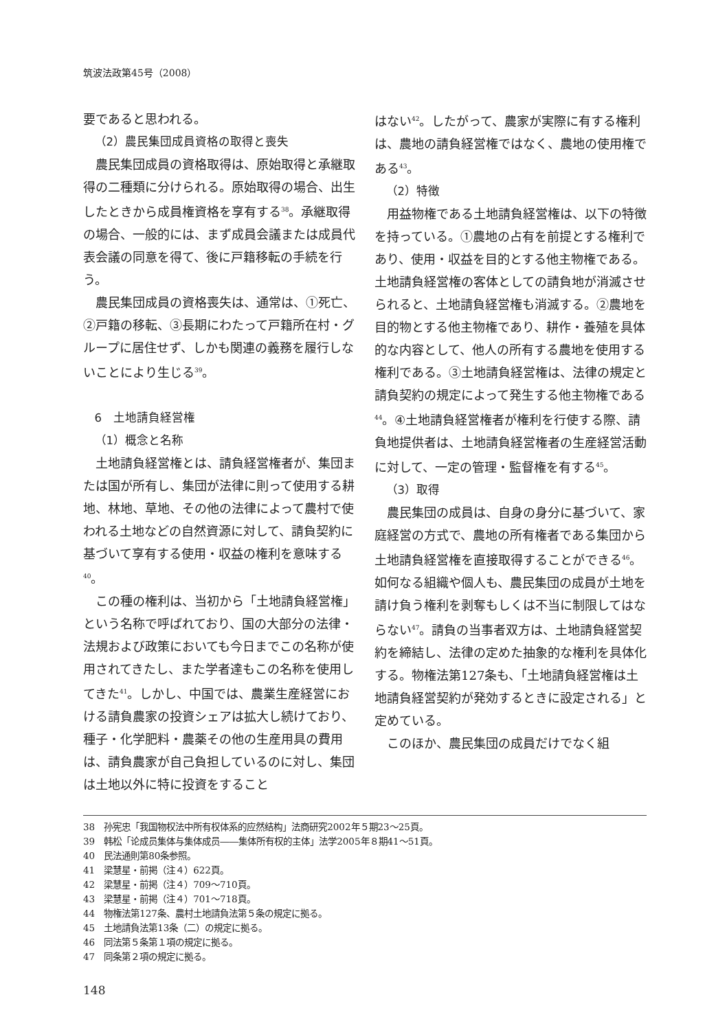筑波法政第45号（2008）
要であると思われる。
（2）農民集団成員資格の取得と喪失
農民集団成員の資格取得は、原始取得と承継取得の二種類に分けられる。原始取得の場合、出生したときから成員権資格を享有する<sup>38</sup>。承継取得の場合、一般的には、まず成員会議または成員代表会議の同意を得て、後に戸籍移転の手続を行う。
農民集団成員の資格喪失は、通常は、①死亡、②戸籍の移転、③長期にわたって戸籍所在村・グループに居住せず、しかも関連の義務を履行しないことにより生じる<sup>39</sup>。
6　土地請負経営権
（1）概念と名称
土地請負経営権とは、請負経営権者が、集団または国が所有し、集団が法律に則って使用する耕地、林地、草地、その他の法律によって農村で使われる土地などの自然資源に対して、請負契約に基づいて享有する使用・収益の権利を意味する<sup>40</sup>。
この種の権利は、当初から「土地請負経営権」という名称で呼ばれており、国の大部分の法律・法規および政策においても今日までこの名称が使用されてきたし、また学者達もこの名称を使用してきた<sup>41</sup>。しかし、中国では、農業生産経営における請負農家の投資シェアは拡大し続けており、種子・化学肥料・農薬その他の生産用具の費用は、請負農家が自己負担しているのに対し、集団は土地以外に特に投資をすること
はない<sup>42</sup>。したがって、農家が実際に有する権利は、農地の請負経営権ではなく、農地の使用権である<sup>43</sup>。
（2）特徴
用益物権である土地請負経営権は、以下の特徴を持っている。①農地の占有を前提とする権利であり、使用・収益を目的とする他主物権である。土地請負経営権の客体としての請負地が消滅させられると、土地請負経営権も消滅する。②農地を目的物とする他主物権であり、耕作・養殖を具体的な内容として、他人の所有する農地を使用する権利である。③土地請負経営権は、法律の規定と請負契約の規定によって発生する他主物権である<sup>44</sup>。④土地請負経営権者が権利を行使する際、請負地提供者は、土地請負経営権者の生産経営活動に対して、一定の管理・監督権を有する<sup>45</sup>。
（3）取得
農民集団の成員は、自身の身分に基づいて、家庭経営の方式で、農地の所有権者である集団から土地請負経営権を直接取得することができる<sup>46</sup>。如何なる組織や個人も、農民集団の成員が土地を請け負う権利を剥奪もしくは不当に制限してはならない<sup>47</sup>。請負の当事者双方は、土地請負経営契約を締結し、法律の定めた抽象的な権利を具体化する。物権法第127条も、「土地請負経営権は土地請負経営契約が発効するときに設定される」と定めている。
このほか、農民集団の成員だけでなく組
38　孙宪忠「我国物权法中所有权体系的应然结构」法商研究2002年５期23～25頁。
39　韩松「论成员集体与集体成员――集体所有权的主体」法学2005年８期41～51頁。
40　民法通則第80条参照。
41　梁慧星・前掲（注４）622頁。
42　梁慧星・前掲（注４）709～710頁。
43　梁慧星・前掲（注４）701～718頁。
44　物権法第127条、農村土地請負法第５条の規定に拠る。
45　土地請負法第13条（二）の規定に拠る。
46　同法第５条第１項の規定に拠る。
47　同条第２項の規定に拠る。
148